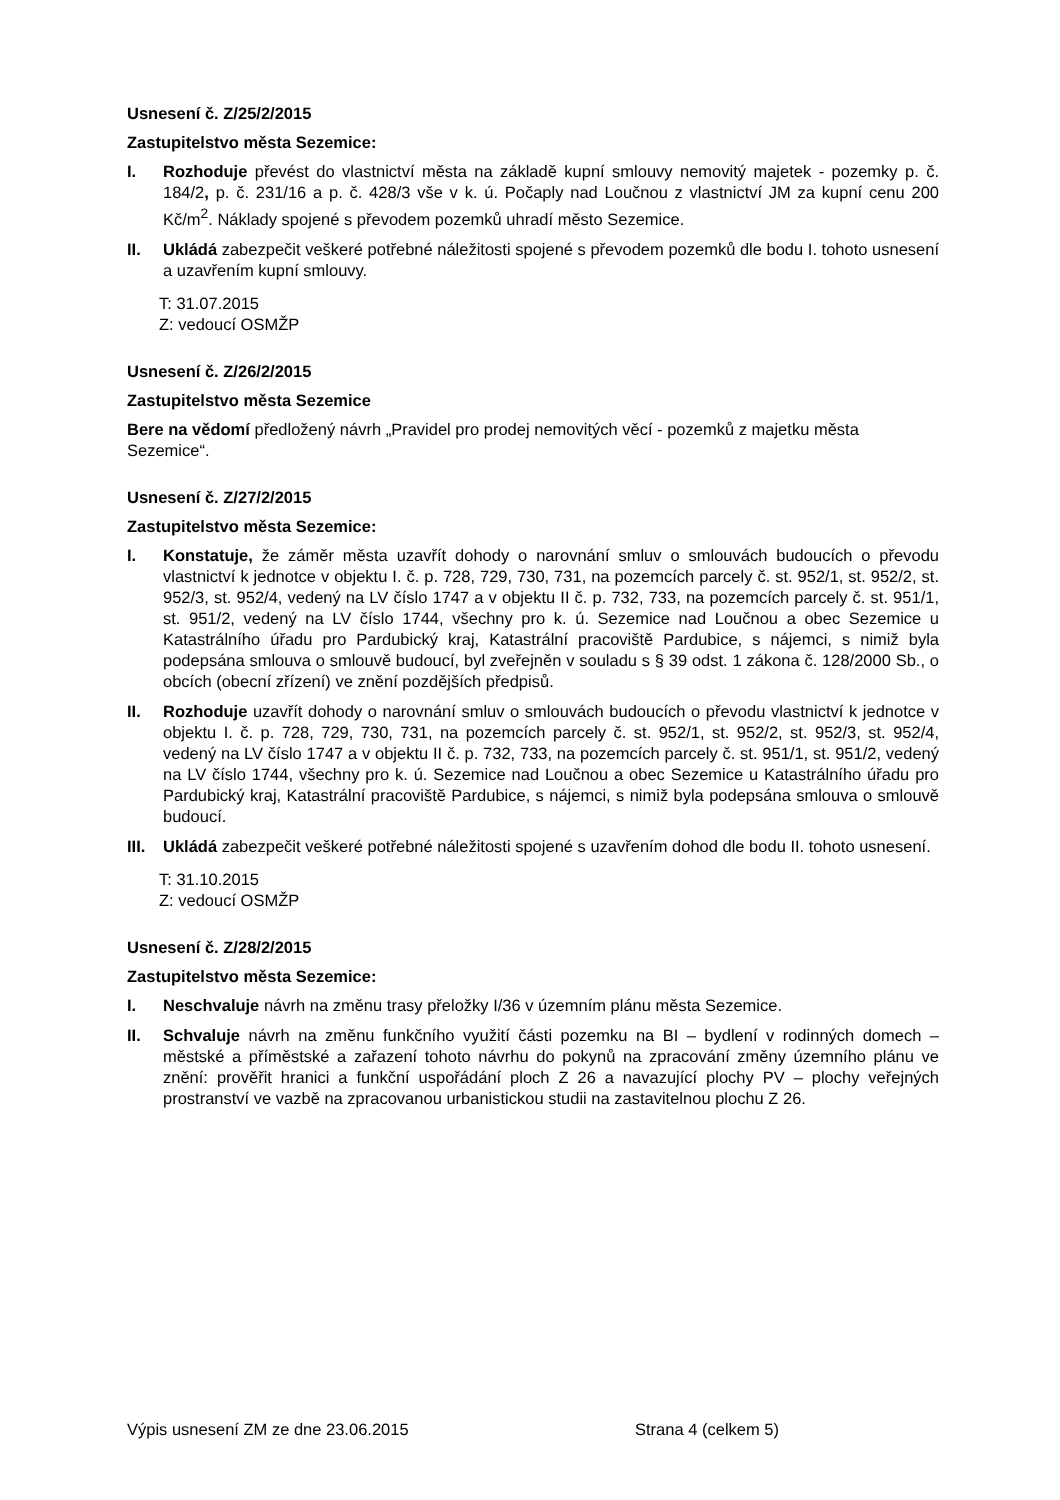Usnesení č. Z/25/2/2015
Zastupitelstvo města Sezemice:
I. Rozhoduje převést do vlastnictví města na základě kupní smlouvy nemovitý majetek - pozemky p. č. 184/2, p. č. 231/16 a p. č. 428/3 vše v k. ú. Počaply nad Loučnou z vlastnictví JM za kupní cenu 200 Kč/m<sup>2</sup>. Náklady spojené s převodem pozemků uhradí město Sezemice.
II. Ukládá zabezpečit veškeré potřebné náležitosti spojené s převodem pozemků dle bodu I. tohoto usnesení a uzavřením kupní smlouvy.
T: 31.07.2015
Z: vedoucí OSMŽP
Usnesení č. Z/26/2/2015
Zastupitelstvo města Sezemice
Bere na vědomí předložený návrh „Pravidel pro prodej nemovitých věcí - pozemků z majetku města Sezemice“.
Usnesení č. Z/27/2/2015
Zastupitelstvo města Sezemice:
I. Konstatuje, že záměr města uzavřít dohody o narovnání smluv o smlouvách budoucích o převodu vlastnictví k jednotce v objektu I. č. p. 728, 729, 730, 731, na pozemcích parcely č. st. 952/1, st. 952/2, st. 952/3, st. 952/4, vedený na LV číslo 1747 a v objektu II č. p. 732, 733, na pozemcích parcely č. st. 951/1, st. 951/2, vedený na LV číslo 1744, všechny pro k. ú. Sezemice nad Loučnou a obec Sezemice u Katastrálního úřadu pro Pardubický kraj, Katastrální pracoviště Pardubice, s nájemci, s nimiž byla podepsána smlouva o smlouvě budoucí, byl zveřejněn v souladu s § 39 odst. 1 zákona č. 128/2000 Sb., o obcích (obecní zřízení) ve znění pozdějších předpisů.
II. Rozhoduje uzavřít dohody o narovnání smluv o smlouvách budoucích o převodu vlastnictví k jednotce v objektu I. č. p. 728, 729, 730, 731, na pozemcích parcely č. st. 952/1, st. 952/2, st. 952/3, st. 952/4, vedený na LV číslo 1747 a v objektu II č. p. 732, 733, na pozemcích parcely č. st. 951/1, st. 951/2, vedený na LV číslo 1744, všechny pro k. ú. Sezemice nad Loučnou a obec Sezemice u Katastrálního úřadu pro Pardubický kraj, Katastrální pracoviště Pardubice, s nájemci, s nimiž byla podepsána smlouva o smlouvě budoucí.
III. Ukládá zabezpečit veškeré potřebné náležitosti spojené s uzavřením dohod dle bodu II. tohoto usnesení.
T: 31.10.2015
Z: vedoucí OSMŽP
Usnesení č. Z/28/2/2015
Zastupitelstvo města Sezemice:
I. Neschvaluje návrh na změnu trasy přeložky I/36 v územním plánu města Sezemice.
II. Schvaluje návrh na změnu funkčního využití části pozemku na BI – bydlení v rodinných domech – městské a příměstské a zařazení tohoto návrhu do pokynů na zpracování změny územního plánu ve znění: prověřit hranici a funkční uspořádání ploch Z 26 a navazující plochy PV – plochy veřejných prostranství ve vazbě na zpracovanou urbanistickou studii na zastavitelnou plochu Z 26.
Výpis usnesení ZM ze dne 23.06.2015 Strana 4 (celkem 5)